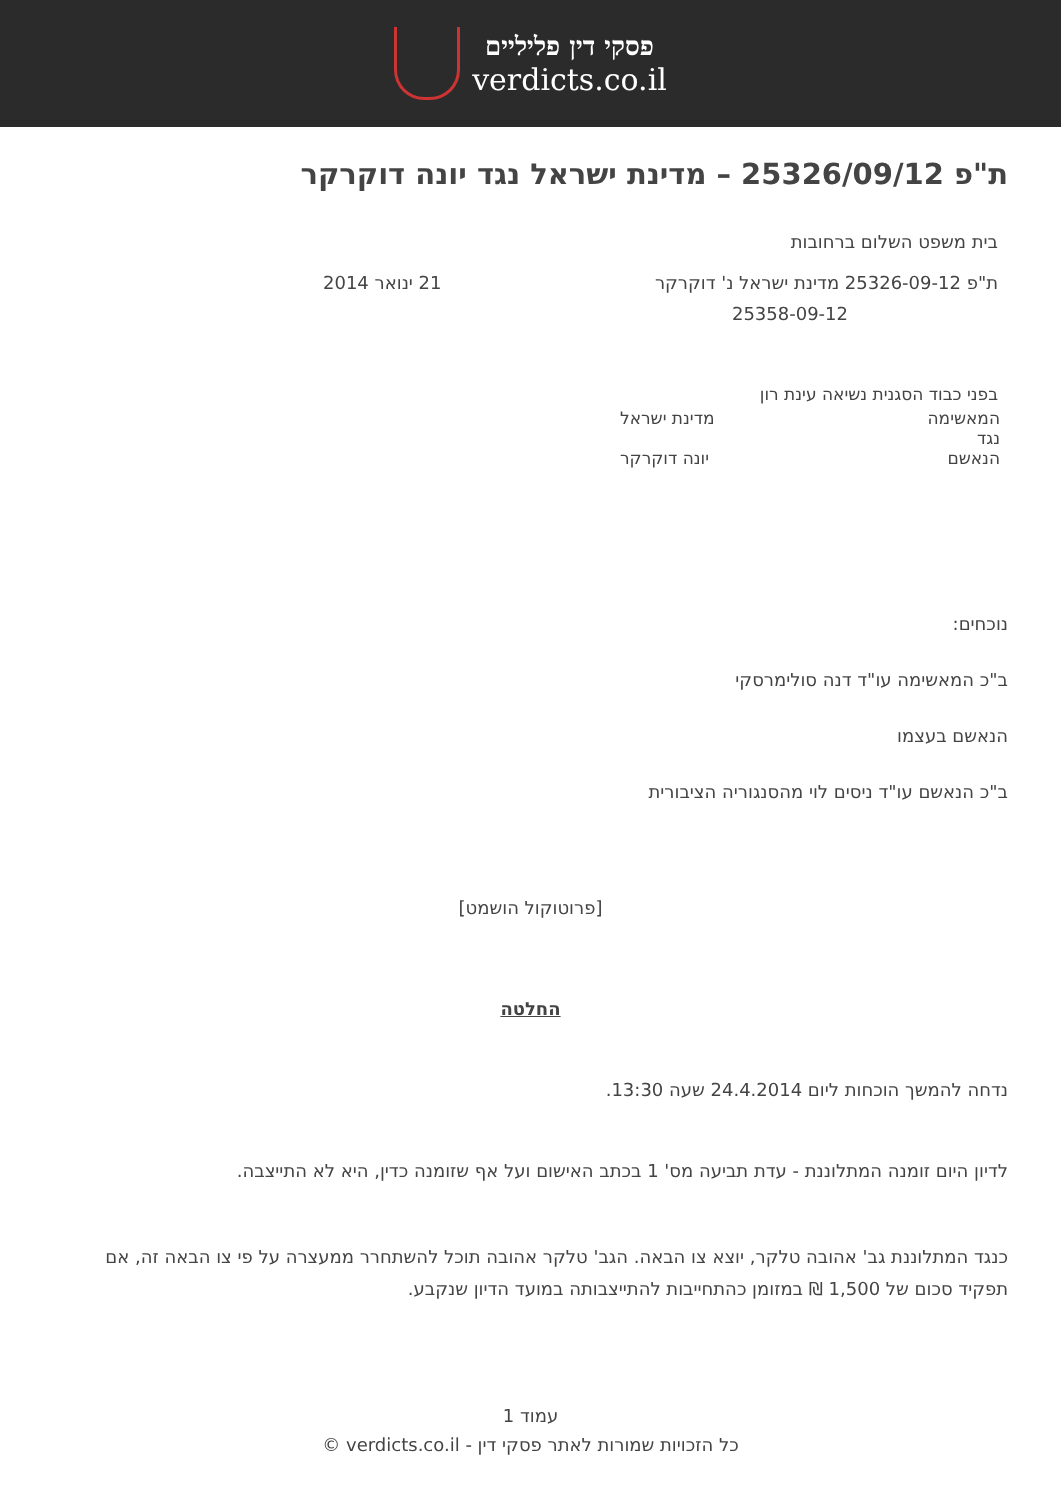פסקי דין פליליים
verdicts.co.il
ת"פ 25326/09/12 – מדינת ישראל נגד יונה דוקרקר
בית משפט השלום ברחובות
ת"פ 25326-09-12 מדינת ישראל נ' דוקרקר 21 ינואר 2014
25358-09-12
בפני כבוד הסגנית נשיאה עינת רון
המאשימה מדינת ישראל
נגד
הנאשם יונה דוקרקר
נוכחים:
ב"כ המאשימה עו"ד דנה סולימרסקי
הנאשם בעצמו
ב"כ הנאשם עו"ד ניסים לוי מהסנגוריה הציבורית
[פרוטוקול הושמט]
החלטה
נדחה להמשך הוכחות ליום 24.4.2014 שעה 13:30.
לדיון היום זומנה המתלוננת - עדת תביעה מס' 1 בכתב האישום ועל אף שזומנה כדין, היא לא התייצבה.
כנגד המתלוננת גב' אהובה טלקר, יוצא צו הבאה. הגב' טלקר אהובה תוכל להשתחרר ממעצרה על פי צו הבאה זה, אם תפקיד סכום של 1,500 ₪ במזומן כהתחייבות להתייצבותה במועד הדיון שנקבע.
עמוד 1
כל הזכויות שמורות לאתר פסקי דין - verdicts.co.il ©